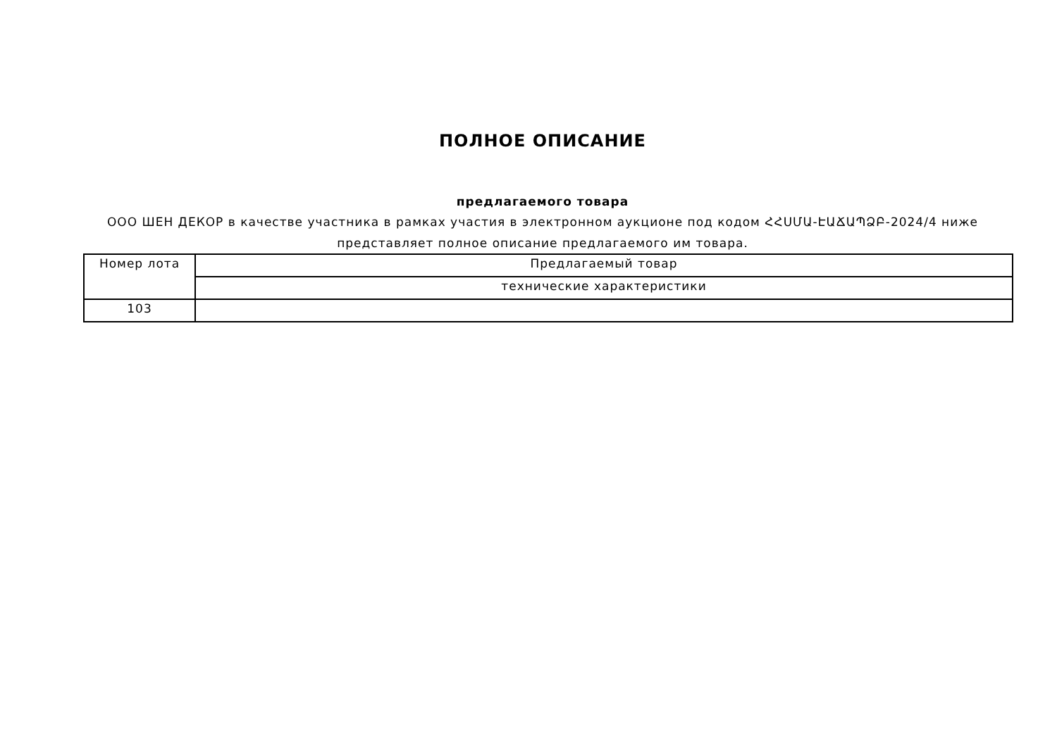ПОЛНОЕ ОПИСАНИЕ
предлагаемого товара
ООО ШЕН ДЕКОР в качестве участника в рамках участия в электронном аукционе под кодом ՀՀՍՄԱ-ԷԱՃԱՊՁԲ-2024/4 ниже представляет полное описание предлагаемого им товара.
| Номер лота | Предлагаемый товар |
| | технические характеристики |
| 103 | |